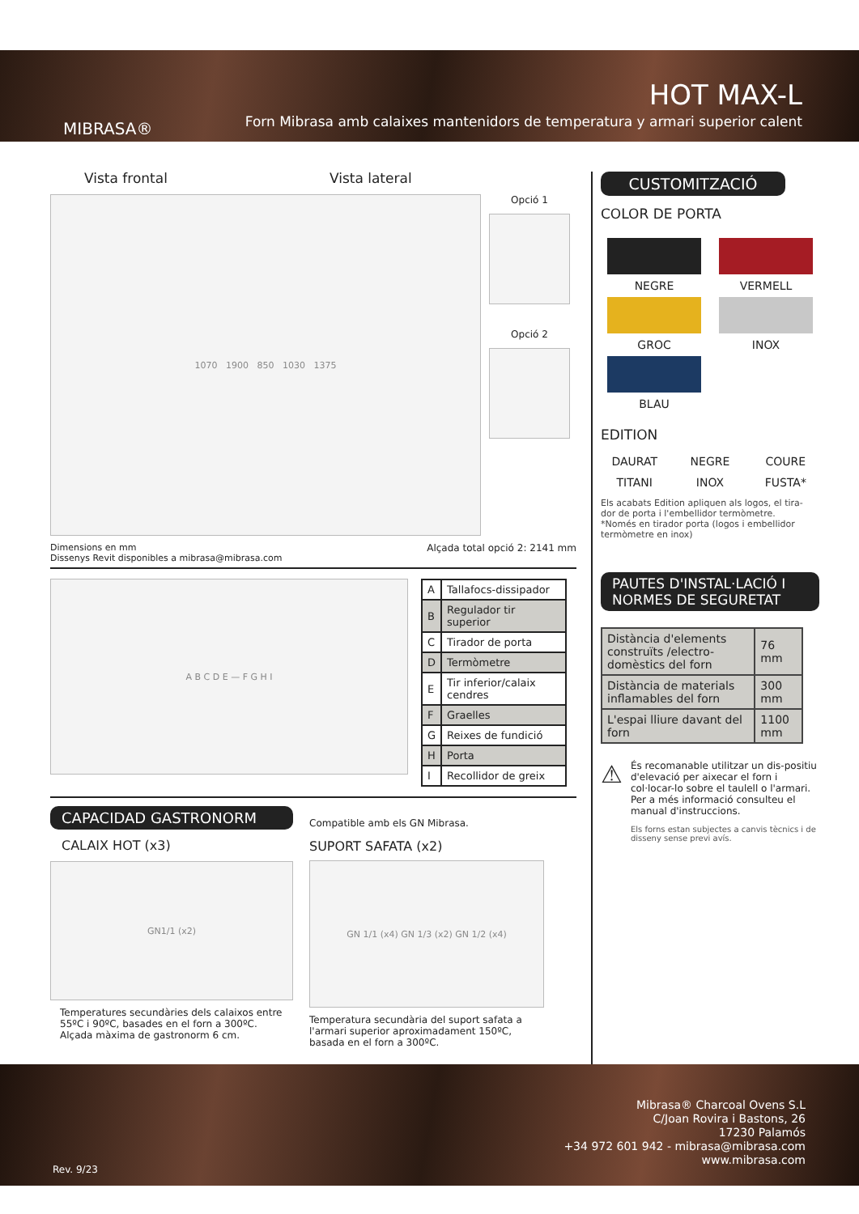MIBRASA®
HOT MAX-L
Forn Mibrasa amb calaixes mantenidors de temperatura y armari superior calent
Vista frontal Vista lateral
1070 1900 850 1030 1375
Opció 1
Opció 2
Dimensions en mm
Dissenys Revit disponibles a mibrasa@mibrasa.com
Alçada total opció 2: 2141 mm
A B C D E — F G H I
| A | Tallafocs-dissipador |
| B | Regulador tir superior |
| C | Tirador de porta |
| D | Termòmetre |
| E | Tir inferior/calaix cendres |
| F | Graelles |
| G | Reixes de fundició |
| H | Porta |
| I | Recollidor de greix |
CAPACIDAD GASTRONORM
CALAIX HOT (x3)
GN1/1 (x2)
Temperatures secundàries dels calaixos entre 55ºC i 90ºC, basades en el forn a 300ºC. Alçada màxima de gastronorm 6 cm.
Compatible amb els GN Mibrasa.
SUPORT SAFATA (x2)
GN 1/1 (x4) GN 1/3 (x2) GN 1/2 (x4)
Temperatura secundària del suport safata a l'armari superior aproximadament 150ºC, basada en el forn a 300ºC.
CUSTOMITZACIÓ
COLOR DE PORTA
NEGRE
VERMELL
GROC
INOX
BLAU
EDITION
DAURAT
NEGRE
COURE
TITANI
INOX
FUSTA*
Els acabats Edition apliquen als logos, el tira- dor de porta i l'embellidor termòmetre.
*Només en tirador porta (logos i embellidor termòmetre en inox)
PAUTES D'INSTAL·LACIÓ I
NORMES DE SEGURETAT
| Distància d'elements construïts /electro-domèstics del forn | 76 mm |
| Distància de materials inflamables del forn | 300 mm |
| L'espai lliure davant del forn | 1100 mm |
⚠
És recomanable utilitzar un dis-positiu d'elevació per aixecar el forn i col·locar-lo sobre el taulell o l'armari.
Per a més informació consulteu el manual d'instruccions.
Els forns estan subjectes a canvis tècnics i de disseny sense previ avís.
Mibrasa® Charcoal Ovens S.L
C/Joan Rovira i Bastons, 26
17230 Palamós
+34 972 601 942 - mibrasa@mibrasa.com
www.mibrasa.com
Rev. 9/23